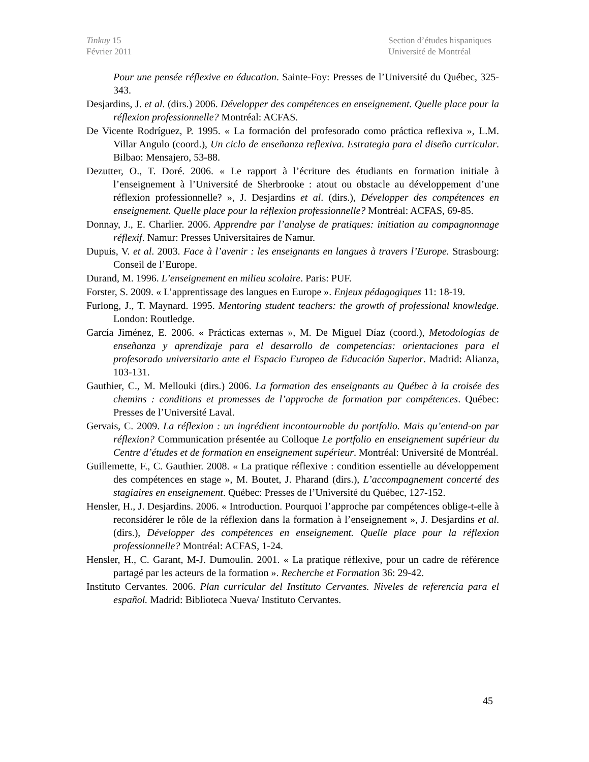Tinkuy 15
Février 2011
Section d’études hispaniques
Université de Montréal
Pour une pensée réflexive en éducation. Sainte-Foy: Presses de l’Université du Québec, 325-343.
Desjardins, J. et al. (dirs.) 2006. Développer des compétences en enseignement. Quelle place pour la réflexion professionnelle? Montréal: ACFAS.
De Vicente Rodríguez, P. 1995. « La formación del profesorado como práctica reflexiva », L.M. Villar Angulo (coord.), Un ciclo de enseñanza reflexiva. Estrategia para el diseño curricular. Bilbao: Mensajero, 53-88.
Dezutter, O., T. Doré. 2006. « Le rapport à l’écriture des étudiants en formation initiale à l’enseignement à l’Université de Sherbrooke : atout ou obstacle au développement d’une réflexion professionnelle? », J. Desjardins et al. (dirs.), Développer des compétences en enseignement. Quelle place pour la réflexion professionnelle? Montréal: ACFAS, 69-85.
Donnay, J., E. Charlier. 2006. Apprendre par l’analyse de pratiques: initiation au compagnonnage réflexif. Namur: Presses Universitaires de Namur.
Dupuis, V. et al. 2003. Face à l’avenir : les enseignants en langues à travers l’Europe. Strasbourg: Conseil de l’Europe.
Durand, M. 1996. L’enseignement en milieu scolaire. Paris: PUF.
Forster, S. 2009. « L’apprentissage des langues en Europe ». Enjeux pédagogiques 11: 18-19.
Furlong, J., T. Maynard. 1995. Mentoring student teachers: the growth of professional knowledge. London: Routledge.
García Jiménez, E. 2006. « Prácticas externas », M. De Miguel Díaz (coord.), Metodologías de enseñanza y aprendizaje para el desarrollo de competencias: orientaciones para el profesorado universitario ante el Espacio Europeo de Educación Superior. Madrid: Alianza, 103-131.
Gauthier, C., M. Mellouki (dirs.) 2006. La formation des enseignants au Québec à la croisée des chemins : conditions et promesses de l’approche de formation par compétences. Québec: Presses de l’Université Laval.
Gervais, C. 2009. La réflexion : un ingrédient incontournable du portfolio. Mais qu’entend-on par réflexion? Communication présentée au Colloque Le portfolio en enseignement supérieur du Centre d’études et de formation en enseignement supérieur. Montréal: Université de Montréal.
Guillemette, F., C. Gauthier. 2008. « La pratique réflexive : condition essentielle au développement des compétences en stage », M. Boutet, J. Pharand (dirs.), L’accompagnement concerté des stagiaires en enseignement. Québec: Presses de l’Université du Québec, 127-152.
Hensler, H., J. Desjardins. 2006. « Introduction. Pourquoi l’approche par compétences oblige-t-elle à reconsidérer le rôle de la réflexion dans la formation à l’enseignement », J. Desjardins et al. (dirs.), Développer des compétences en enseignement. Quelle place pour la réflexion professionnelle? Montréal: ACFAS, 1-24.
Hensler, H., C. Garant, M-J. Dumoulin. 2001. « La pratique réflexive, pour un cadre de référence partagé par les acteurs de la formation ». Recherche et Formation 36: 29-42.
Instituto Cervantes. 2006. Plan curricular del Instituto Cervantes. Niveles de referencia para el español. Madrid: Biblioteca Nueva/ Instituto Cervantes.
45